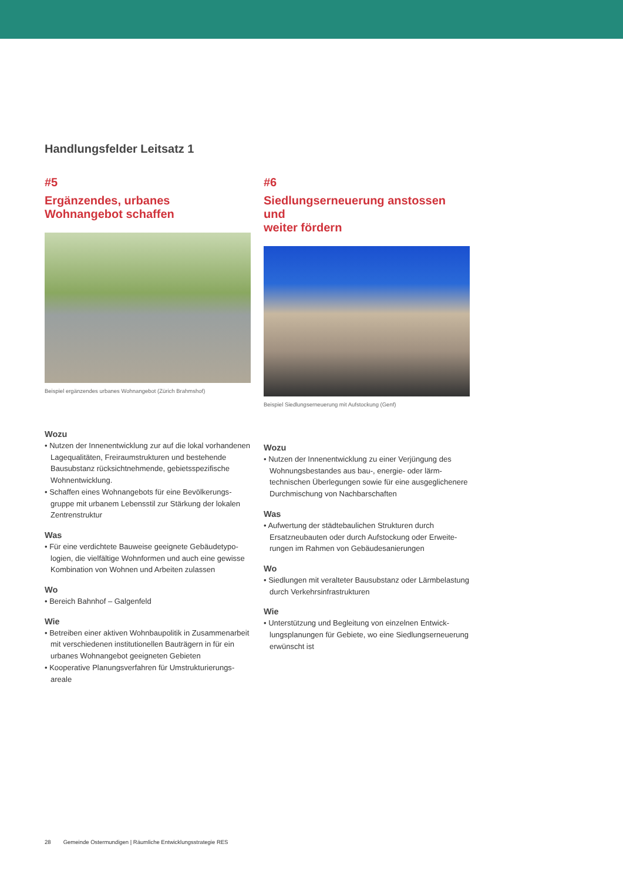Handlungsfelder Leitsatz 1
#5
Ergänzendes, urbanes
Wohnangebot schaffen
Beispiel ergänzendes urbanes Wohnangebot (Zürich Brahmshof)
Wozu
• Nutzen der Innenentwicklung zur auf die lokal vorhandenen Lagequalitäten, Freiraumstrukturen und bestehende Bausubstanz rücksichtnehmende, gebiets­spezifische Wohnentwicklung.
• Schaffen eines Wohnangebots für eine Bevölkerungs­gruppe mit urbanem Lebensstil zur Stärkung der lokalen Zentrenstruktur
Was
• Für eine verdichtete Bauweise geeignete Gebäudetypo­logien, die vielfältige Wohnformen und auch eine gewis­se Kombination von Wohnen und Arbeiten zulassen
Wo
• Bereich Bahnhof – Galgenfeld
Wie
• Betreiben einer aktiven Wohnbaupolitik in Zusammen­arbeit mit verschiedenen institutionellen Bauträgern in für ein urbanes Wohnangebot geeigneten Gebieten
• Kooperative Planungsverfahren für Umstrukturierungs­areale
#6
Siedlungserneuerung anstossen und
weiter fördern
Beispiel Siedlungserneuerung mit Aufstockung (Genf)
Wozu
• Nutzen der Innenentwicklung zu einer Verjüngung des Wohnungsbestandes aus bau-, energie- oder lärm­technischen Überlegungen sowie für eine ausgegliche­nere Durchmischung von Nachbarschaften
Was
• Aufwertung der städtebaulichen Strukturen durch Ersatzneubauten oder durch Aufstockung oder Erweite­rungen im Rahmen von Gebäudesanierungen
Wo
• Siedlungen mit veralteter Bausubstanz oder Lärm­belastung durch Verkehrsinfrastrukturen
Wie
• Unterstützung und Begleitung von einzelnen Entwick­lungsplanungen für Gebiete, wo eine Siedlungserneue­rung erwünscht ist
28 Gemeinde Ostermundigen | Räumliche Entwicklungsstrategie RES